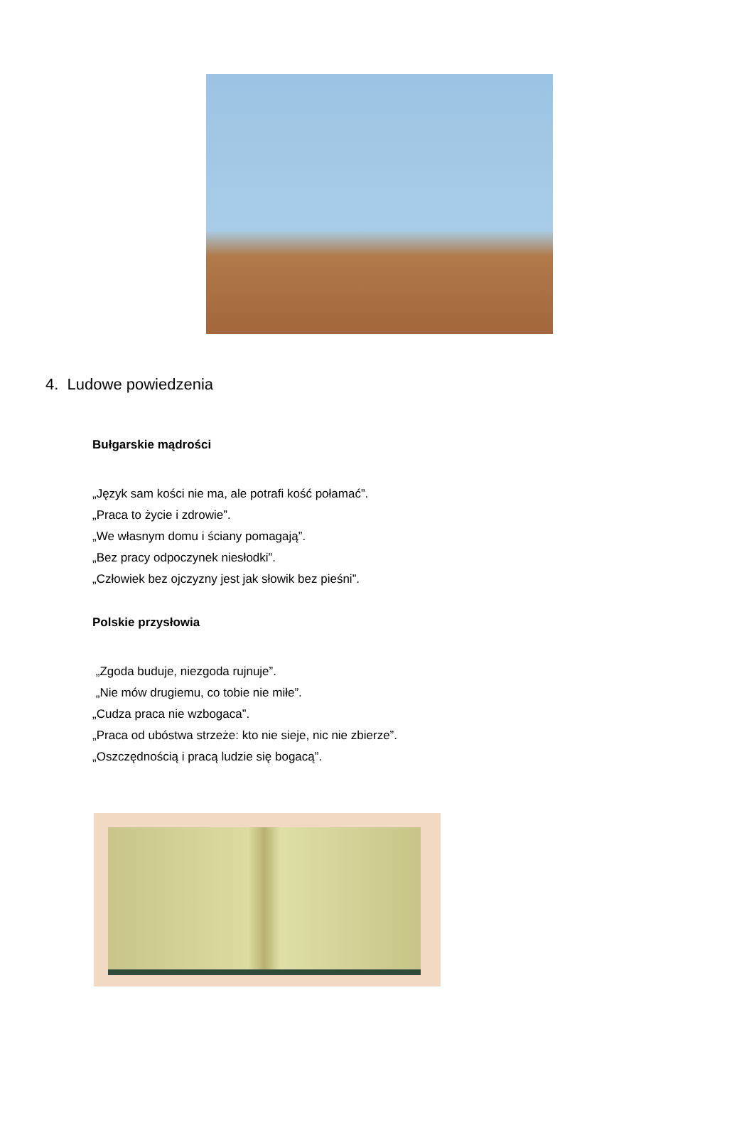4. Ludowe powiedzenia
Bułgarskie mądrości
„Język sam kości nie ma, ale potrafi kość połamać”.
„Praca to życie i zdrowie”.
„We własnym domu i ściany pomagają”.
„Bez pracy odpoczynek niesłodki”.
„Człowiek bez ojczyzny jest jak słowik bez pieśni”.
Polskie przysłowia
„Zgoda buduje, niezgoda rujnuje”.
„Nie mów drugiemu, co tobie nie miłe”.
„Cudza praca nie wzbogaca”.
„Praca od ubóstwa strzeże: kto nie sieje, nic nie zbierze”.
„Oszczędnością i pracą ludzie się bogacą”.